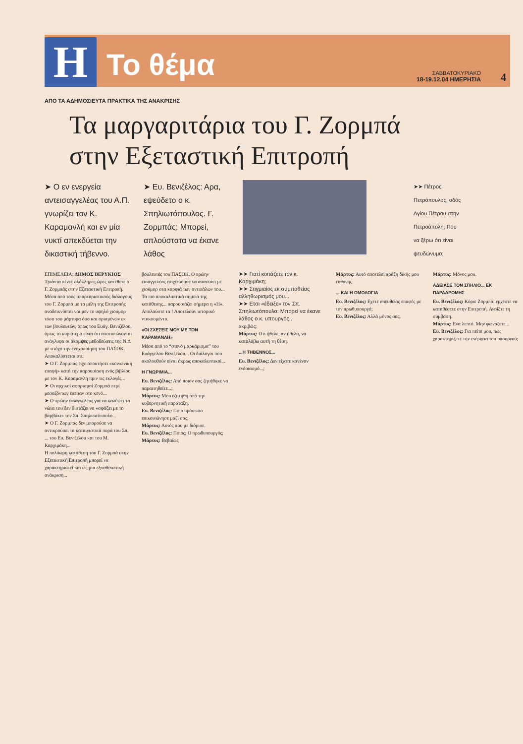Η
Το θέμα
ΣΑΒΒΑΤΟΚΥΡΙΑΚΟ
18-19.12.04 ΗΜΕΡΗΣΙΑ
4
ΑΠΟ ΤΑ ΑΔΗΜΟΣΙΕΥΤΑ ΠΡΑΚΤΙΚΑ ΤΗΣ ΑΝΑΚΡΙΣΗΣ
Τα μαργαριτάρια του Γ. Ζορμπά
στην Εξεταστική Επιτροπή
➤ Ο εν ενεργεία αντεισαγγελέας του Α.Π. γνωρίζει τον Κ. Καραμανλή και εν μία νυκτί απεκδύεται την δικαστική τήβεννο.
➤ Ευ. Βενιζέλος: Αρα, εψεύδετο ο κ. Σπηλιωτόπουλος. Γ. Ζορμπάς: Μπορεί, απλούστατα να έκανε λάθος
➤➤ Πέτρος Πετρόπουλος, οδός Αγίου Πέτρου στην Πετρούπολη; Που να ξέρω ότι είναι ψευδώνυμο;
ΕΠΙΜΕΛΕΙΑ: ΔΗΜΟΣ ΒΕΡΥΚΙΟΣ
Τριάντα πέντε ολόκληρες ώρες κατέθετε ο Γ. Ζορμπάς στην Εξεταστική Επιτροπή. Μέσα από τους σπαρταριστικούς διάλογους του Γ. Ζορμπά με τα μέλη της Επιτροπής αναδεικνύεται ναι μεν το υψηλό χιούμορ τόσο του μάρτυρα όσο και ορισμένων εκ των βουλευτών, όπως του Ευάγ. Βενιζέλου, όμως το κυριότερο είναι ότι αποτυπώνονται ανάγλυφα οι άκομψες μεθοδεύσεις της Ν.Δ με στόχο την ενοχοποίηση του ΠΑΣΟΚ.
Αποκαλύπτεται ότι:
➤ Ο Γ. Ζορμπάς είχε αποκτήσει «κοινωνική επαφή» κατά την παρουσίαση ενός βιβλίου με τον Κ. Καραμανλή πριν τις εκλογές...
➤ Οι αρχικοί αφορισμοί Ζορμπά περί μεσαζόντων έπεσαν στο κενό...
➤ Ο πρώην εισαγγελέας για να καλύψει τα νώτα του δεν διστάζει να «σφάξει με το βαμβάκι» τον Σπ. Σπηλιωτόπουλο...
➤ Ο Γ. Ζορμπάς δεν μπορούσε να αντικρούσει τα καταιγιστικά πυρά του Σπ. ... του Ευ. Βενιζέλου και του Μ. Καρχιμάκη...
Η πολύωρη κατάθεση του Γ. Ζορμπά στην Εξεταστική Επιτροπή μπορεί να χαρακτηριστεί και ως μία εξουθενωτική ανάκριση...
βουλευτές του ΠΑΣΟΚ. Ο πρώην εισαγγελέας επιχειρούσε να απαντάει με χιούμορ στα καρφιά των αντιπάλων του...
Τα πιο αποκαλυπτικά σημεία της κατάθεσης... παρουσιάζει σήμερα η «Η». Απολαύστε τα ! Αποτελούν ιστορικό ντοκουμέντο.
«ΟΙ ΣΧΕΣΕΙΣ ΜΟΥ ΜΕ ΤΟΝ ΚΑΡΑΜΑΝΛΗ»
Μέσα από το “στενό μαρκάρισμα” του Ευάγγελου Βενιζέλου... Οι διάλογοι που ακολουθούν είναι άκρως αποκαλυπτικοί...
Η ΓΝΩΡΙΜΙΑ...
Ευ. Βενιζέλος: Από ποιον σας ζητήθηκε να παραιτηθείτε...;
Μάρτυς: Μου εζητήθη από την κυβερνητική παράταξη.
Ευ. Βενιζέλος: Ποιο πρόσωπο επικοινώνησε μαζί σας;
Μάρτυς: Αυτός που με διόρισε.
Ευ. Βενιζέλος: Ποιος; Ο πρωθυπουργός;
Μάρτυς: Βεβαίως
➤➤ Γιατί κοιτάζετε τον κ. Καρχιμάκη;
➤➤ Στιγμιαίος εκ συμπαθείας αλληθωρισμός μου...
➤➤ Ετσι «έδειξε» τον Σπ. Σπηλιωτόπουλο: Μπορεί να έκανε λάθος ο κ. υπουργός...
ακριβώς;
Μάρτυς: Οτι ήθελε, αν ήθελα, να καταλάβω αυτή τη θέση.
...Η ΤΗΒΕΝΝΟΣ...
Ευ. Βενιζέλος: Δεν είχατε κανέναν ενδοιασμό...;
Μάρτυς: Αυτό αποτελεί πράξη δικής μου ευθύνης.
... ΚΑΙ Η ΟΜΟΛΟΓΙΑ
Ευ. Βενιζέλος: Εχετε απευθείας επαφές με τον πρωθυπουργό;
Ευ. Βενιζέλος: Αλλά μόνος σας.
Μάρτυς: Μόνος μου.
ΑΔΕΙΑΣΕ ΤΟΝ ΣΠΗΛΙΟ... ΕΚ ΠΑΡΑΔΡΟΜΗΣ
Ευ. Βενιζέλος: Κύριε Ζορμπά, έρχεστε να καταθέσετε στην Επιτροπή. Ανοίξτε τη σύμβαση.
Μάρτυς: Ενα λεπτό. Μην φωνάζετε...
Ευ. Βενιζέλος: Για πείτε μου, πώς χαρακτηρίζετε την ενέργεια του υπουργού;